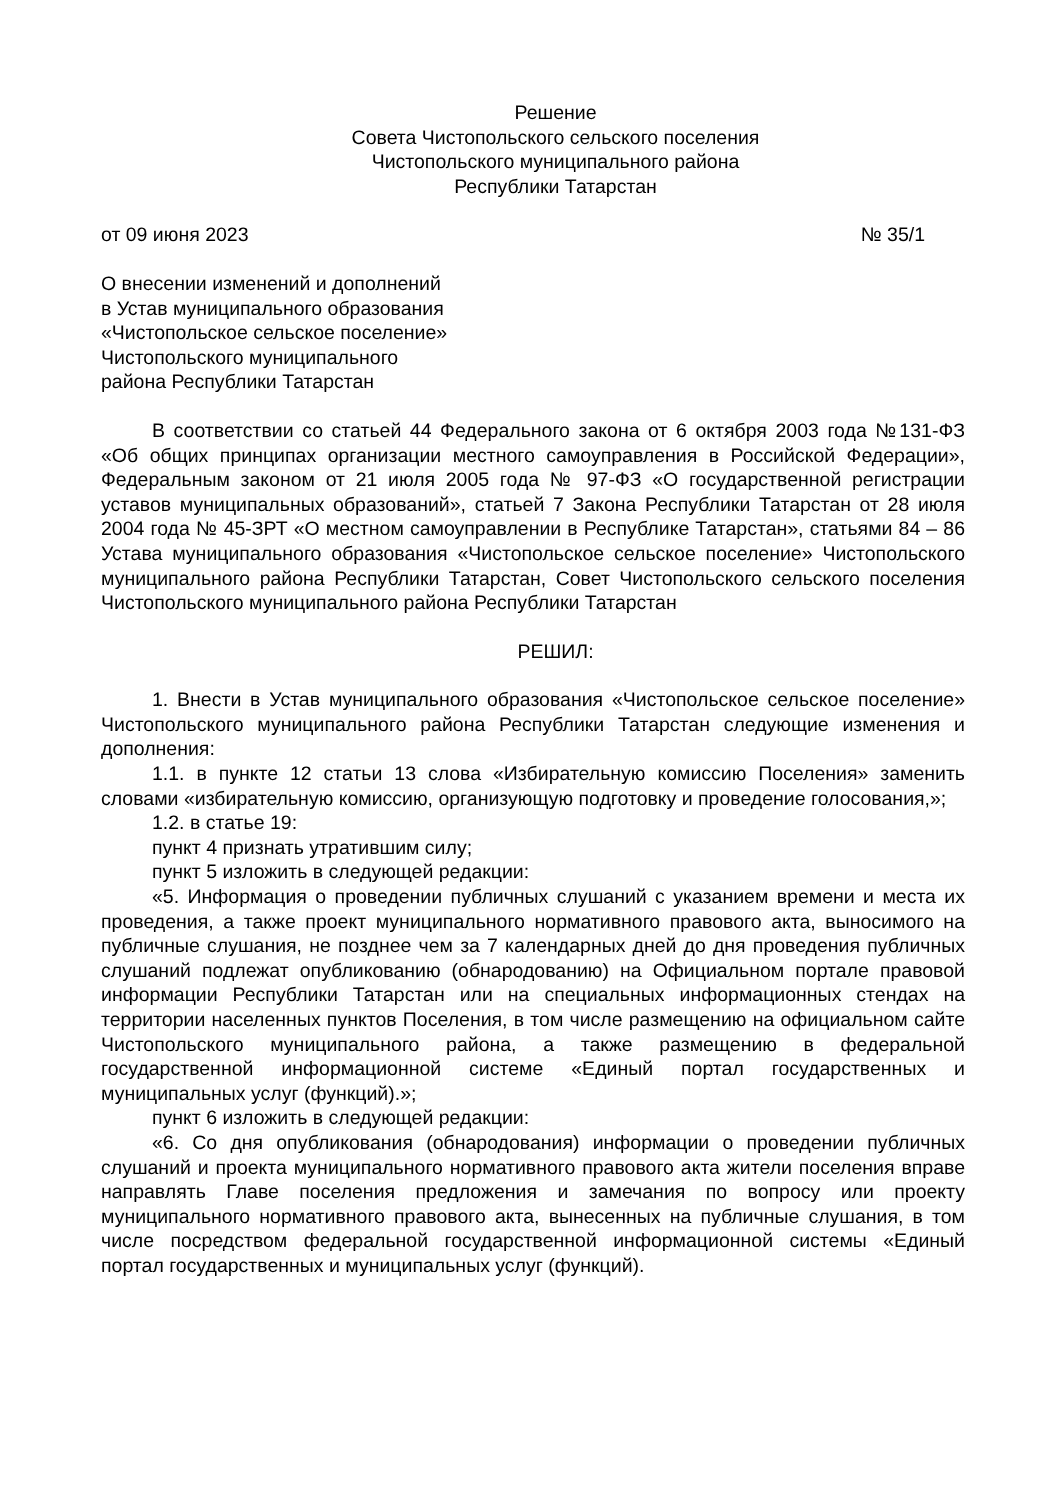Решение
Совета Чистопольского сельского поселения
Чистопольского муниципального района
Республики Татарстан
от 09 июня 2023 № 35/1
О внесении изменений и дополнений
в Устав муниципального образования
«Чистопольское сельское поселение»
Чистопольского муниципального
района Республики Татарстан
В соответствии со статьей 44 Федерального закона от 6 октября 2003 года №131-ФЗ «Об общих принципах организации местного самоуправления в Российской Федерации», Федеральным законом от 21 июля 2005 года № 97-ФЗ «О государственной регистрации уставов муниципальных образований», статьей 7 Закона Республики Татарстан от 28 июля 2004 года № 45-ЗРТ «О местном самоуправлении в Республике Татарстан», статьями 84 – 86 Устава муниципального образования «Чистопольское сельское поселение» Чистопольского муниципального района Республики Татарстан, Совет Чистопольского сельского поселения Чистопольского муниципального района Республики Татарстан
РЕШИЛ:
1. Внести в Устав муниципального образования «Чистопольское сельское поселение» Чистопольского муниципального района Республики Татарстан следующие изменения и дополнения:
1.1. в пункте 12 статьи 13 слова «Избирательную комиссию Поселения» заменить словами «избирательную комиссию, организующую подготовку и проведение голосования,»;
1.2. в статье 19:
пункт 4 признать утратившим силу;
пункт 5 изложить в следующей редакции:
«5. Информация о проведении публичных слушаний с указанием времени и места их проведения, а также проект муниципального нормативного правового акта, выносимого на публичные слушания, не позднее чем за 7 календарных дней до дня проведения публичных слушаний подлежат опубликованию (обнародованию) на Официальном портале правовой информации Республики Татарстан или на специальных информационных стендах на территории населенных пунктов Поселения, в том числе размещению на официальном сайте Чистопольского муниципального района, а также размещению в федеральной государственной информационной системе «Единый портал государственных и муниципальных услуг (функций).»;
пункт 6 изложить в следующей редакции:
«6. Со дня опубликования (обнародования) информации о проведении публичных слушаний и проекта муниципального нормативного правового акта жители поселения вправе направлять Главе поселения предложения и замечания по вопросу или проекту муниципального нормативного правового акта, вынесенных на публичные слушания, в том числе посредством федеральной государственной информационной системы «Единый портал государственных и муниципальных услуг (функций).